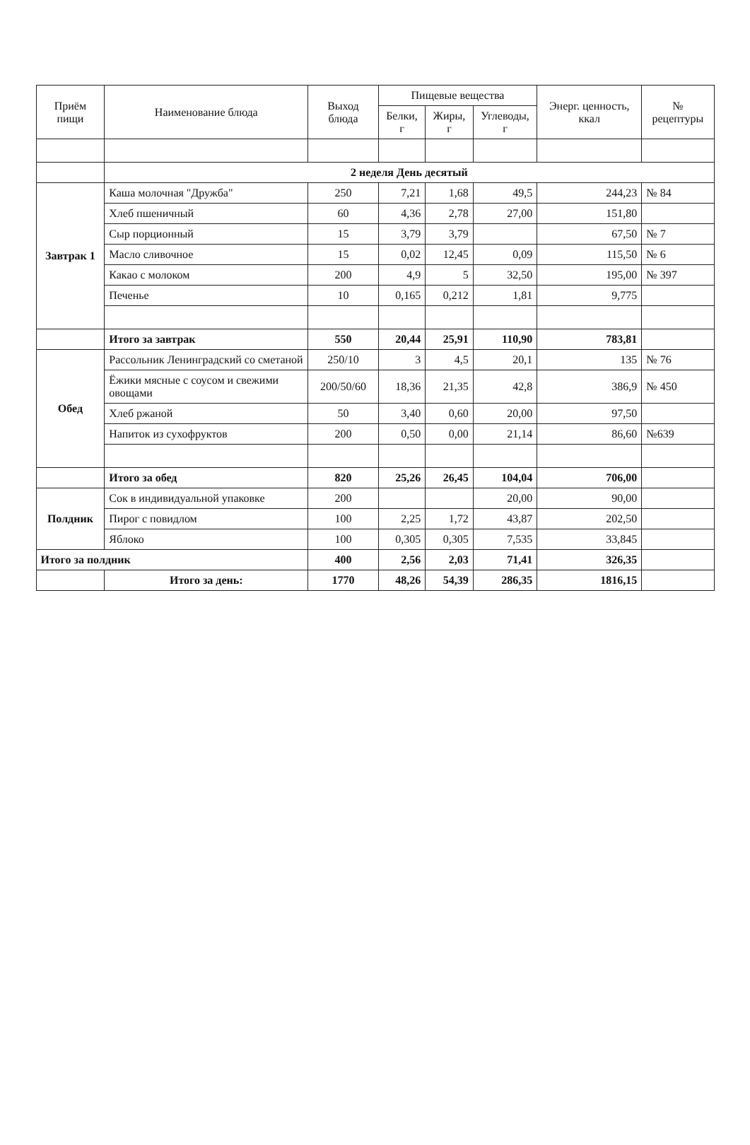| Приём пищи | Наименование блюда | Выход блюда | Пищевые вещества | | | Энерг. ценность, ккал | № рецептуры |
| --- | --- | --- | --- | --- | --- | --- | --- |
| | | | Белки, г | Жиры, г | Углеводы, г | | |
| | 2 неделя День десятый | | | | | | |
| Завтрак 1 | Каша молочная "Дружба" | 250 | 7,21 | 1,68 | 49,5 | 244,23 | № 84 |
| | Хлеб пшеничный | 60 | 4,36 | 2,78 | 27,00 | 151,80 | |
| | Сыр порционный | 15 | 3,79 | 3,79 | | 67,50 | № 7 |
| | Масло сливочное | 15 | 0,02 | 12,45 | 0,09 | 115,50 | № 6 |
| | Какао с молоком | 200 | 4,9 | 5 | 32,50 | 195,00 | № 397 |
| | Печенье | 10 | 0,165 | 0,212 | 1,81 | 9,775 | |
| | Итого за завтрак | 550 | 20,44 | 25,91 | 110,90 | 783,81 | |
| Обед | Рассольник Ленинградский со сметаной | 250/10 | 3 | 4,5 | 20,1 | 135 | № 76 |
| | Ёжики мясные с соусом и свежими овощами | 200/50/60 | 18,36 | 21,35 | 42,8 | 386,9 | № 450 |
| | Хлеб ржаной | 50 | 3,40 | 0,60 | 20,00 | 97,50 | |
| | Напиток из сухофруктов | 200 | 0,50 | 0,00 | 21,14 | 86,60 | №639 |
| | Итого за обед | 820 | 25,26 | 26,45 | 104,04 | 706,00 | |
| Полдник | Сок в индивидуальной упаковке | 200 | | | 20,00 | 90,00 | |
| | Пирог с повидлом | 100 | 2,25 | 1,72 | 43,87 | 202,50 | |
| | Яблоко | 100 | 0,305 | 0,305 | 7,535 | 33,845 | |
| Итого за полдник | | 400 | 2,56 | 2,03 | 71,41 | 326,35 | |
| | Итого за день: | 1770 | 48,26 | 54,39 | 286,35 | 1816,15 | |